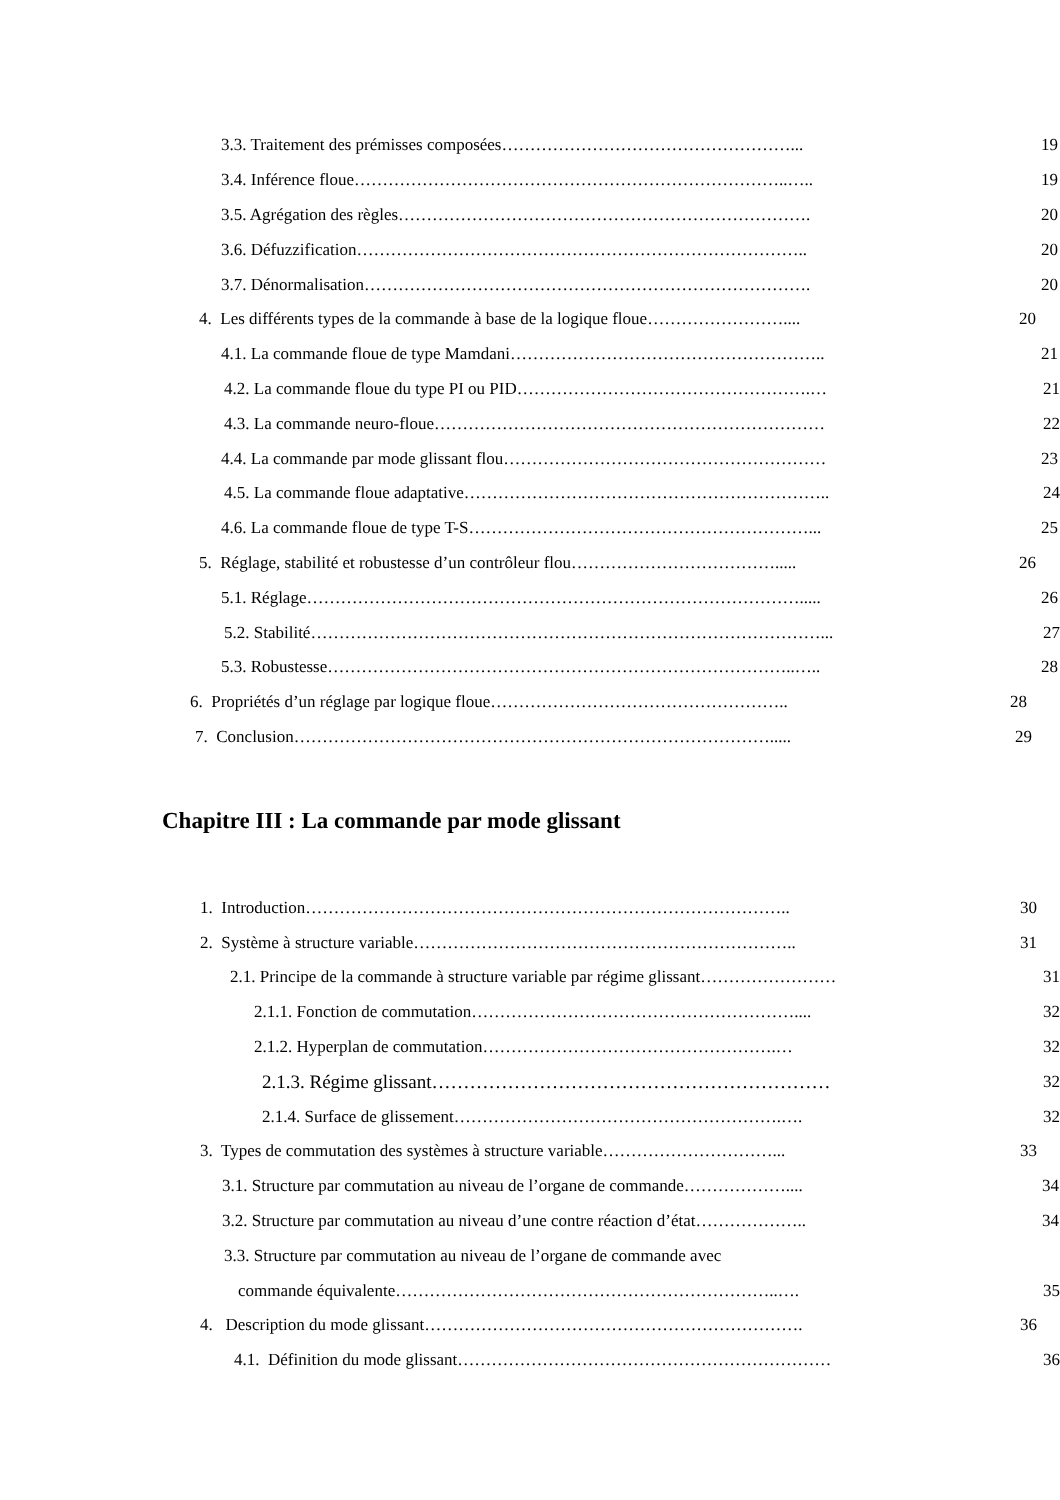3.3. Traitement des prémisses composées……………………………………………... 19
3.4. Inférence floue…………………………………………………………………..….. 19
3.5. Agrégation des règles………………………………………………………………. 20
3.6. Défuzzification…………………………………………………………………….. 20
3.7. Dénormalisation……………………………………………………………………. 20
4. Les différents types de la commande à base de la logique floue…………………….... 20
4.1. La commande floue de type Mamdani……………………………………………….. 21
4.2. La commande floue du type PI ou PID…………………………………………….… 21
4.3. La commande neuro-floue…………………………………………………………… 22
4.4. La commande par mode glissant flou………………………………………………… 23
4.5. La commande floue adaptative……………………………………………………….. 24
4.6. La commande floue de type T-S……………………………………………………... 25
5. Réglage, stabilité et robustesse d’un contrôleur flou………………………………..... 26
5.1. Réglage……………………………………………………………………………..... 26
5.2. Stabilité………………………………………………………………………………... 27
5.3. Robustesse………………………………………………………………………..….. 28
6. Propriétés d’un réglage par logique floue…………………………………………….. 28
7. Conclusion…………………………………………………………………………..... 29
Chapitre III : La commande par mode glissant
1. Introduction………………………………………………………………………….. 30
2. Système à structure variable………………………………………………………….. 31
2.1. Principe de la commande à structure variable par régime glissant…………………… 31
2.1.1. Fonction de commutation………………………………………………….... 32
2.1.2. Hyperplan de commutation…………………………………………….… 32
2.1.3. Régime glissant……………………………………………………… 32
2.1.4. Surface de glissement………………………………………………….…. 32
3. Types de commutation des systèmes à structure variable…………………………... 33
3.1. Structure par commutation au niveau de l’organe de commande……………….... 34
3.2. Structure par commutation au niveau d’une contre réaction d’état……………….. 34
3.3. Structure par commutation au niveau de l’organe de commande avec
commande équivalente…………………………………………………………..…. 35
4. Description du mode glissant…………………………………………………………. 36
4.1. Définition du mode glissant………………………………………………………… 36